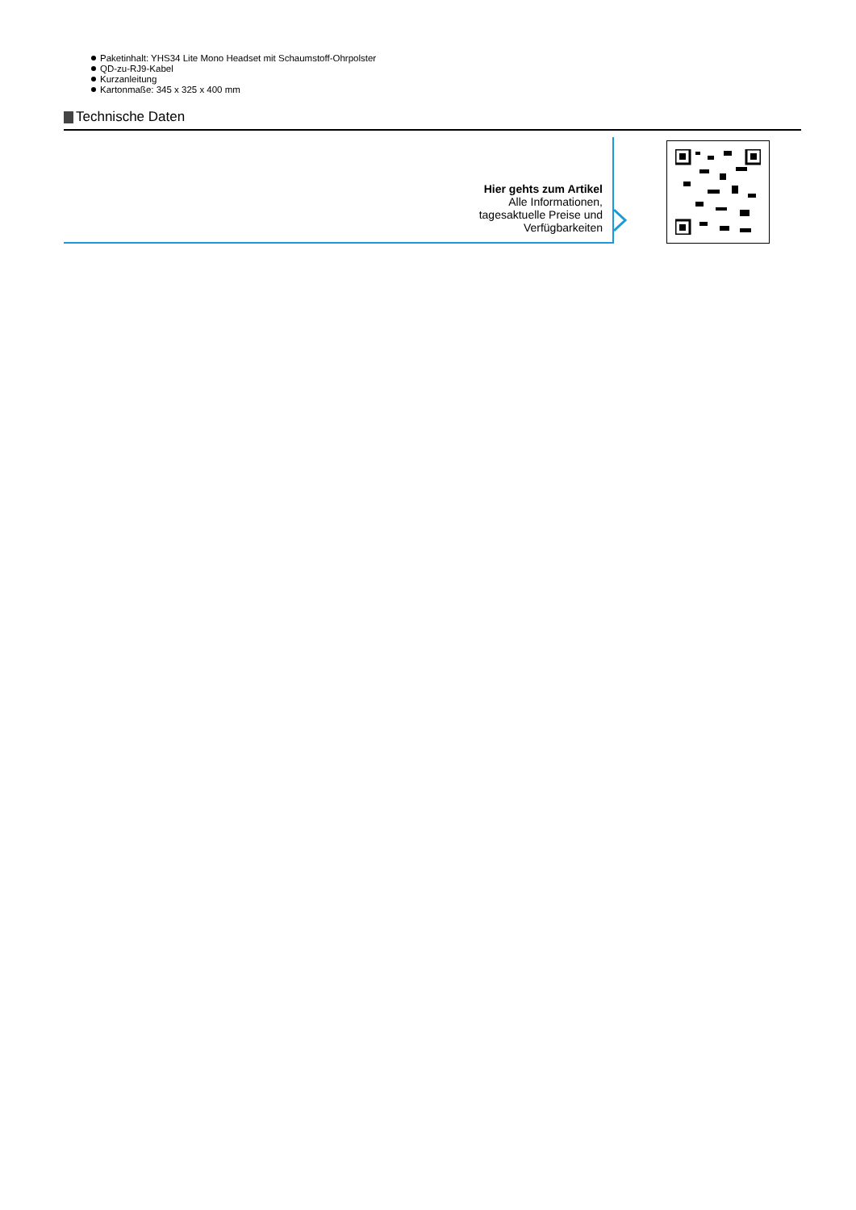Paketinhalt: YHS34 Lite Mono Headset mit Schaumstoff-Ohrpolster
QD-zu-RJ9-Kabel
Kurzanleitung
Kartonmaße: 345 x 325 x 400 mm
Technische Daten
Hier gehts zum Artikel
Alle Informationen,
tagesaktuelle Preise und
Verfügbarkeiten